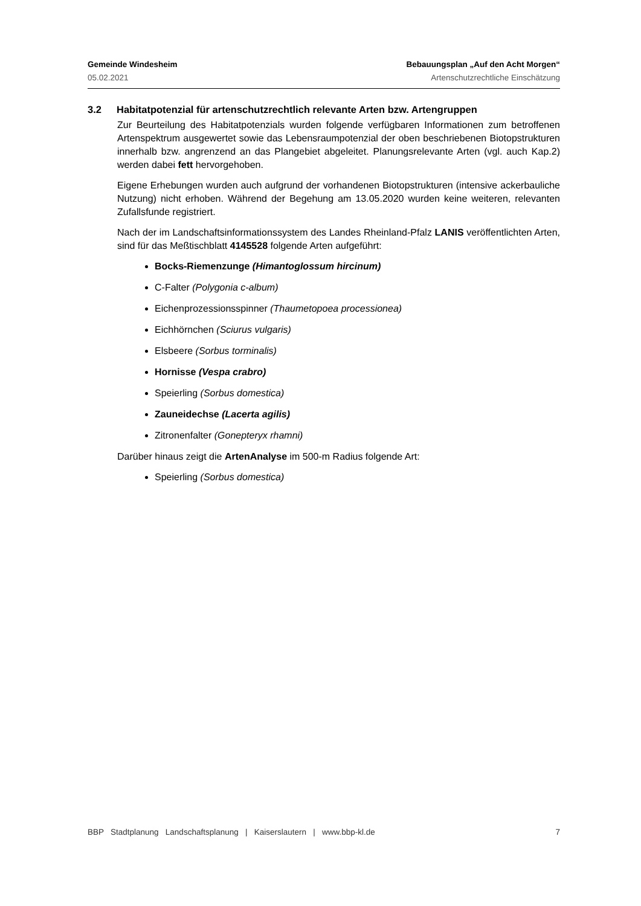Gemeinde Windesheim Bebauungsplan „Auf den Acht Morgen“
05.02.2021 Artenschutzrechtliche Einschätzung
3.2 Habitatpotenzial für artenschutzrechtlich relevante Arten bzw. Artengruppen
Zur Beurteilung des Habitatpotenzials wurden folgende verfügbaren Informationen zum betroffenen Artenspektrum ausgewertet sowie das Lebensraumpotenzial der oben beschriebenen Biotopstrukturen innerhalb bzw. angrenzend an das Plangebiet abgeleitet. Planungsrelevante Arten (vgl. auch Kap.2) werden dabei fett hervorgehoben.
Eigene Erhebungen wurden auch aufgrund der vorhandenen Biotopstrukturen (intensive ackerbauliche Nutzung) nicht erhoben. Während der Begehung am 13.05.2020 wurden keine weiteren, relevanten Zufallsfunde registriert.
Nach der im Landschaftsinformationssystem des Landes Rheinland-Pfalz LANIS veröffentlichten Arten, sind für das Meßtischblatt 4145528 folgende Arten aufgeführt:
Bocks-Riemenzunge (Himantoglossum hircinum)
C-Falter (Polygonia c-album)
Eichenprozessionsspinner (Thaumetopoea processionea)
Eichhörnchen (Sciurus vulgaris)
Elsbeere (Sorbus torminalis)
Hornisse (Vespa crabro)
Speierling (Sorbus domestica)
Zauneidechse (Lacerta agilis)
Zitronenfalter (Gonepteryx rhamni)
Darüber hinaus zeigt die ArtenAnalyse im 500-m Radius folgende Art:
Speierling (Sorbus domestica)
BBP Stadtplanung Landschaftsplanung | Kaiserslautern | www.bbp-kl.de 7